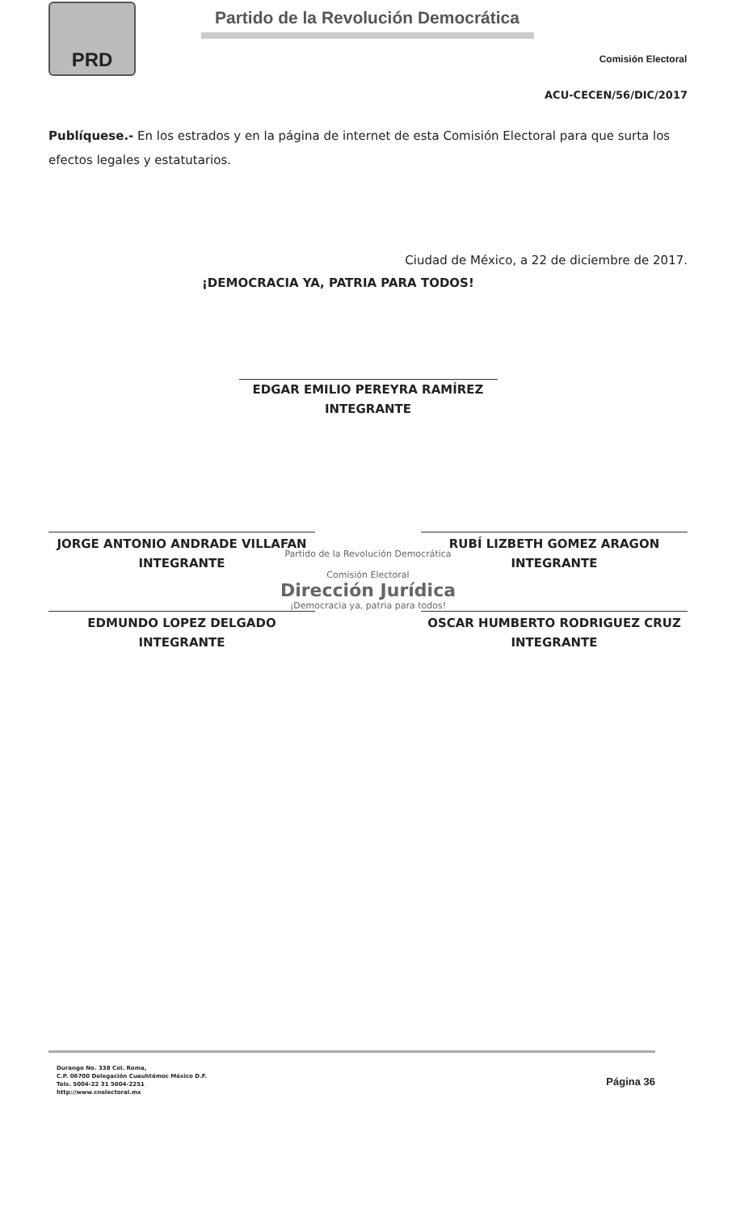PRD
Partido de la Revolución Democrática
Comisión Electoral
ACU-CECEN/56/DIC/2017
Publíquese.- En los estrados y en la página de internet de esta Comisión Electoral para que surta los efectos legales y estatutarios.
Ciudad de México, a 22 de diciembre de 2017.
¡DEMOCRACIA YA, PATRIA PARA TODOS!
EDGAR EMILIO PEREYRA RAMÍREZ
INTEGRANTE
JORGE ANTONIO ANDRADE VILLAFAN
INTEGRANTE
RUBÍ LIZBETH GOMEZ ARAGON
INTEGRANTE
Partido de la Revolución Democrática
Comisión Electoral
Dirección Jurídica
¡Democracia ya, patria para todos!
EDMUNDO LOPEZ DELGADO
INTEGRANTE
OSCAR HUMBERTO RODRIGUEZ CRUZ
INTEGRANTE
Durango No. 338 Col. Roma,
C.P. 06700 Delegación Cuauhtémoc México D.F.
Tels. 5004-22 31 5004-2251
http://www.cnelectoral.mx
Página 36